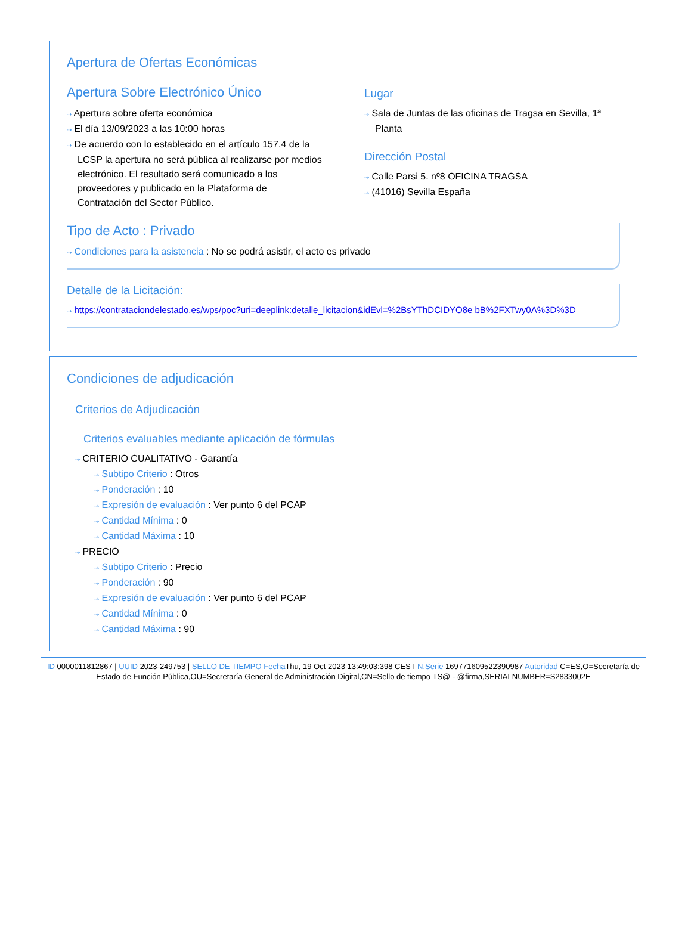Apertura de Ofertas Económicas
Apertura Sobre Electrónico Único
⇢ Apertura sobre oferta económica
⇢ El día 13/09/2023 a las 10:00 horas
⇢ De acuerdo con lo establecido en el artículo 157.4 de la LCSP la apertura no será pública al realizarse por medios electrónico. El resultado será comunicado a los proveedores y publicado en la Plataforma de Contratación del Sector Público.
Lugar
⇢ Sala de Juntas de las oficinas de Tragsa en Sevilla, 1ª Planta
Dirección Postal
⇢ Calle Parsi 5. nº8 OFICINA TRAGSA
⇢ (41016) Sevilla España
Tipo de Acto : Privado
⇢ Condiciones para la asistencia : No se podrá asistir, el acto es privado
Detalle de la Licitación:
⇢ https://contrataciondelestado.es/wps/poc?uri=deeplink:detalle_licitacion&idEvl=%2BsYThDCIDYO8e bB%2FXTwy0A%3D%3D
Condiciones de adjudicación
Criterios de Adjudicación
Criterios evaluables mediante aplicación de fórmulas
⇢ CRITERIO CUALITATIVO - Garantía
⇢ Subtipo Criterio : Otros
⇢ Ponderación : 10
⇢ Expresión de evaluación : Ver punto 6 del PCAP
⇢ Cantidad Mínima : 0
⇢ Cantidad Máxima : 10
⇢ PRECIO
⇢ Subtipo Criterio : Precio
⇢ Ponderación : 90
⇢ Expresión de evaluación : Ver punto 6 del PCAP
⇢ Cantidad Mínima : 0
⇢ Cantidad Máxima : 90
ID 0000011812867 | UUID 2023-249753 | SELLO DE TIEMPO Fecha Thu, 19 Oct 2023 13:49:03:398 CEST N.Serie 169771609522390987 Autoridad C=ES,O=Secretaría de Estado de Función Pública,OU=Secretaría General de Administración Digital,CN=Sello de tiempo TS@ - @firma,SERIALNUMBER=S2833002E